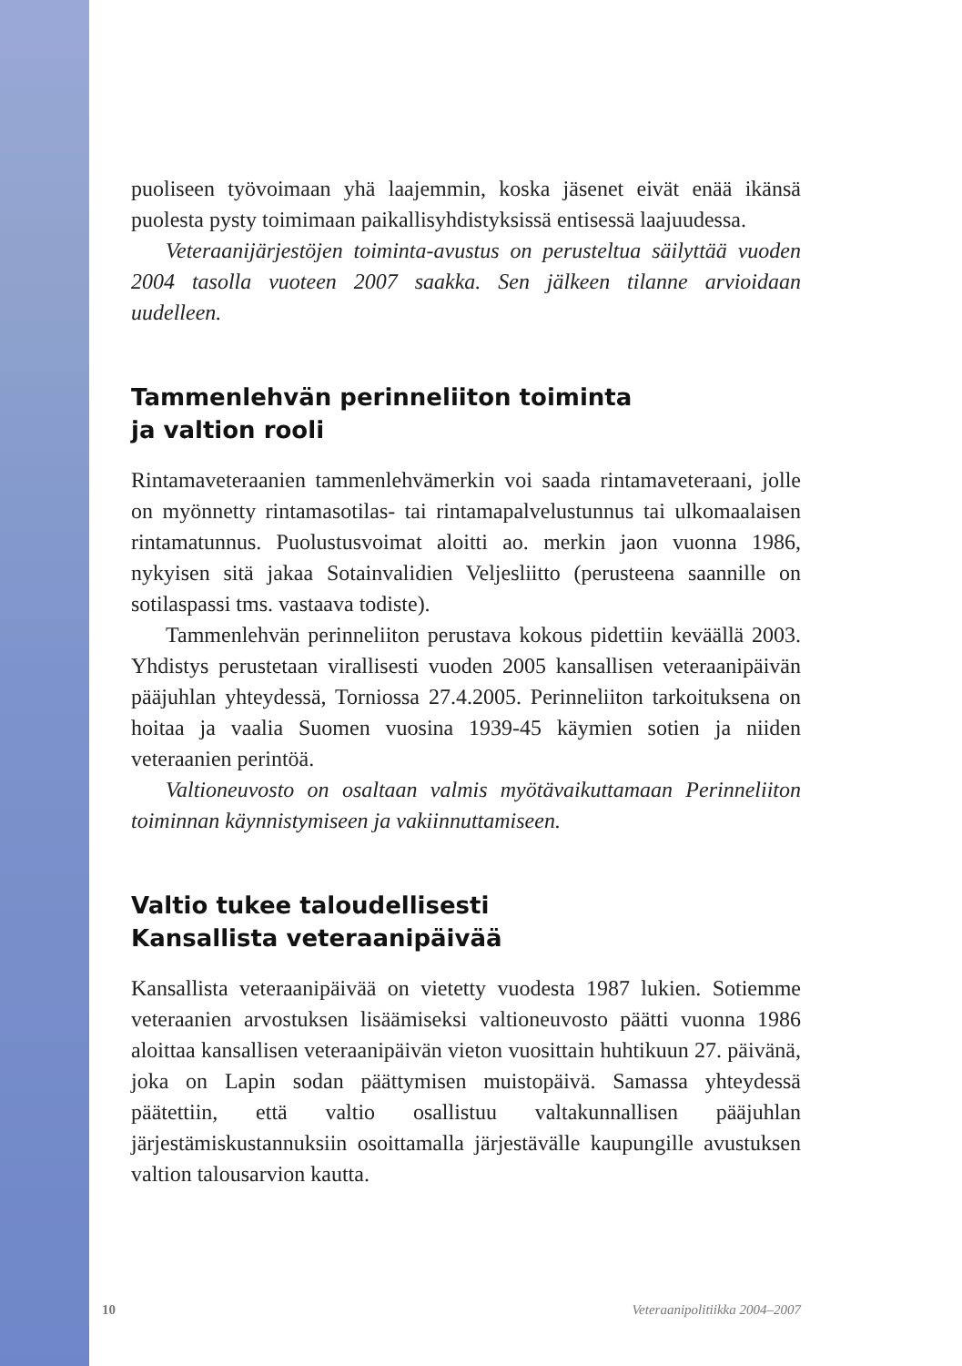puoliseen työvoimaan yhä laajemmin, koska jäsenet eivät enää ikänsä puolesta pysty toimimaan paikallisyhdistyksissä entisessä laajuudessa.
Veteraanijärjestöjen toiminta-avustus on perusteltua säilyttää vuoden 2004 tasolla vuoteen 2007 saakka. Sen jälkeen tilanne arvioidaan uudelleen.
Tammenlehvän perinneliiton toiminta
ja valtion rooli
Rintamaveteraanien tammenlehvämerkin voi saada rintamaveteraani, jolle on myönnetty rintamasotilas- tai rintamapalvelustunnus tai ulkomaalaisen rintamatunnus. Puolustusvoimat aloitti ao. merkin jaon vuonna 1986, nykyisen sitä jakaa Sotainvalidien Veljesliitto (perusteena saannille on sotilaspassi tms. vastaava todiste).
Tammenlehvän perinneliiton perustava kokous pidettiin keväällä 2003. Yhdistys perustetaan virallisesti vuoden 2005 kansallisen veteraanipäivän pääjuhlan yhteydessä, Torniossa 27.4.2005. Perinneliiton tarkoituksena on hoitaa ja vaalia Suomen vuosina 1939-45 käymien sotien ja niiden veteraanien perintöä.
Valtioneuvosto on osaltaan valmis myötävaikuttamaan Perinneliiton toiminnan käynnistymiseen ja vakiinnuttamiseen.
Valtio tukee taloudellisesti
Kansallista veteraanipäivää
Kansallista veteraanipäivää on vietetty vuodesta 1987 lukien. Sotiemme veteraanien arvostuksen lisäämiseksi valtioneuvosto päätti vuonna 1986 aloittaa kansallisen veteraanipäivän vieton vuosittain huhtikuun 27. päivänä, joka on Lapin sodan päättymisen muistopäivä. Samassa yhteydessä päätettiin, että valtio osallistuu valtakunnallisen pääjuhlan järjestämiskustannuksiin osoittamalla järjestävälle kaupungille avustuksen valtion talousarvion kautta.
10 Veteraanipolitiikka 2004–2007